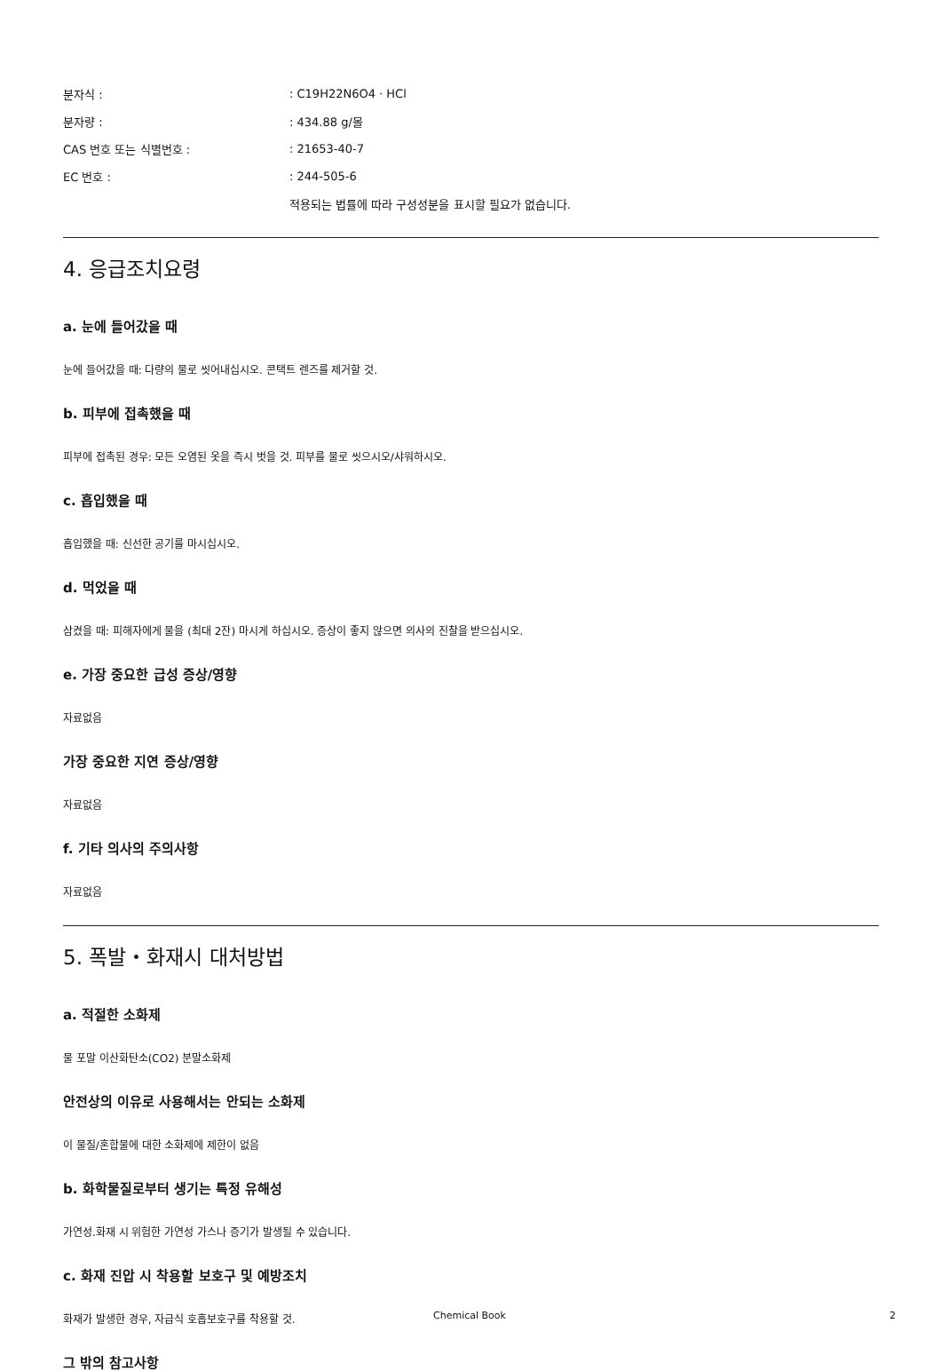분자식 :: C19H22N6O4 · HCl
분자량 :: 434.88 g/몰
CAS 번호 또는 식별번호 :: 21653-40-7
EC 번호 :: 244-505-6
적용되는 법률에 따라 구성성분을 표시할 필요가 없습니다.
4. 응급조치요령
a. 눈에 들어갔을 때
눈에 들어갔을 때: 다량의 물로 씻어내십시오. 콘택트 렌즈를 제거할 것.
b. 피부에 접촉했을 때
피부에 접촉된 경우: 모든 오염된 옷을 즉시 벗을 것. 피부를 물로 씻으시오/샤워하시오.
c. 흡입했을 때
흡입했을 때: 신선한 공기를 마시십시오.
d. 먹었을 때
삼켰을 때: 피해자에게 물을 (최대 2잔) 마시게 하십시오. 증상이 좋지 않으면 의사의 진찰을 받으십시오.
e. 가장 중요한 급성 증상/영향
자료없음
가장 중요한 지연 증상/영향
자료없음
f. 기타 의사의 주의사항
자료없음
5. 폭발・화재시 대처방법
a. 적절한 소화제
물 포말 이산화탄소(CO2) 분말소화제
안전상의 이유로 사용해서는 안되는 소화제
이 물질/혼합물에 대한 소화제에 제한이 없음
b. 화학물질로부터 생기는 특정 유해성
가연성.화재 시 위험한 가연성 가스나 증기가 발생될 수 있습니다.
c. 화재 진압 시 착용할 보호구 및 예방조치
화재가 발생한 경우, 자급식 호흡보호구를 착용할 것.
그 밖의 참고사항
Chemical Book 2